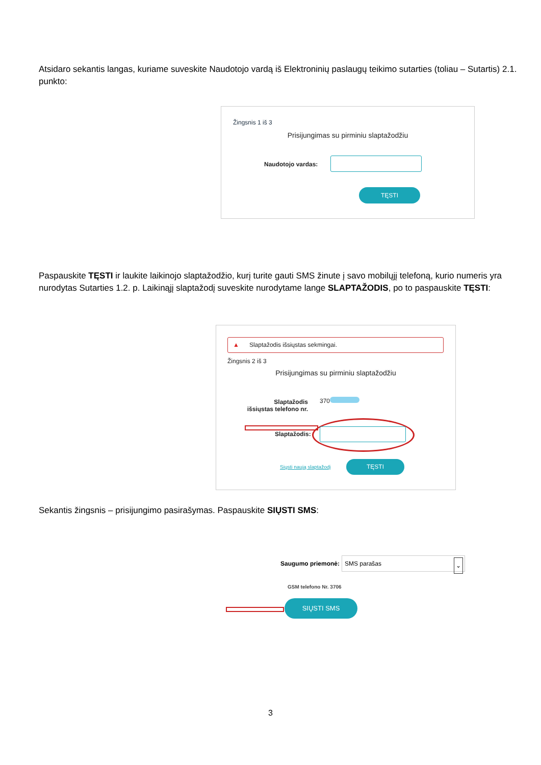Atsidaro sekantis langas, kuriame suveskite Naudotojo vardą iš Elektroninių paslaugų teikimo sutarties (toliau – Sutartis) 2.1. punkto:
Žingsnis 1 iš 3
Prisijungimas su pirminiu slaptažodžiu
Naudotojo vardas:
TĘSTI
Paspauskite TĘSTI ir laukite laikinojo slaptažodžio, kurį turite gauti SMS žinute į savo mobilųjį telefoną, kurio numeris yra nurodytas Sutarties 1.2. p. Laikinąjį slaptažodį suveskite nurodytame lange SLAPTAŽODIS, po to paspauskite TĘSTI:
▲ Slaptažodis išsiųstas sekmingai.
Žingsnis 2 iš 3
Prisijungimas su pirminiu slaptažodžiu
Slaptažodis išsiųstas telefono nr.
370
Slaptažodis:
Siųsti naują slaptažodį
TĘSTI
Sekantis žingsnis – prisijungimo pasirašymas. Paspauskite SIŲSTI SMS:
Saugumo priemonė:
SMS parašas ⌄
GSM telefono Nr. 3706
SIŲSTI SMS
3